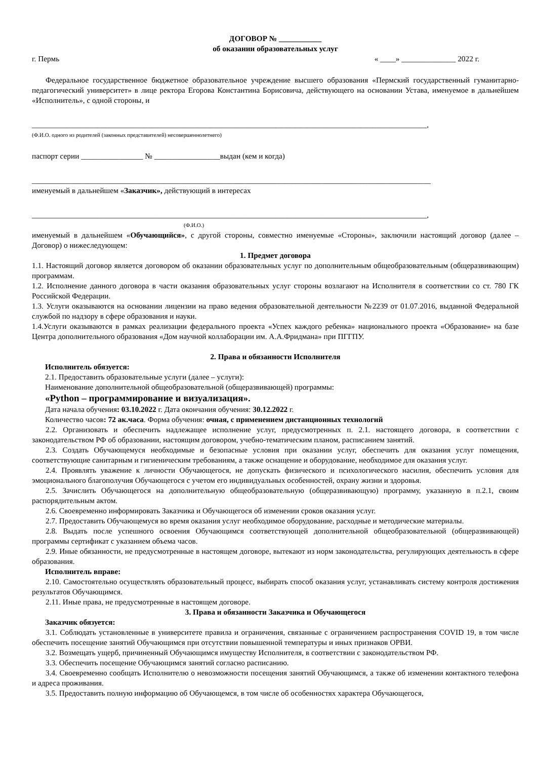ДОГОВОР № ___________
об оказании образовательных услуг
г. Пермь « ____» ______________ 2022 г.
Федеральное государственное бюджетное образовательное учреждение высшего образования «Пермский государственный гуманитарно-педагогический университет» в лице ректора Егорова Константина Борисовича, действующего на основании Устава, именуемое в дальнейшем «Исполнитель», с одной стороны, и
______________________________________________________________________________________________________,
(Ф.И.О. одного из родителей (законных представителей) несовершеннолетнего)
паспорт серии ________________ № _________________выдан (кем и когда)
_______________________________________________________________________________________________________
именуемый в дальнейшем «Заказчик», действующий в интересах
______________________________________________________________________________________________________,
(Ф.И.О.)
именуемый в дальнейшем «Обучающийся», с другой стороны, совместно именуемые «Стороны», заключили настоящий договор (далее – Договор) о нижеследующем:
1. Предмет договора
1.1. Настоящий договор является договором об оказании образовательных услуг по дополнительным общеобразовательным (общеразвивающим) программам.
1.2. Исполнение данного договора в части оказания образовательных услуг стороны возлагают на Исполнителя в соответствии со ст. 780 ГК Российской Федерации.
1.3. Услуги оказываются на основании лицензии на право ведения образовательной деятельности №2239 от 01.07.2016, выданной Федеральной службой по надзору в сфере образования и науки.
1.4.Услуги оказываются в рамках реализации федерального проекта «Успех каждого ребенка» национального проекта «Образование» на базе Центра дополнительного образования «Дом научной коллаборации им. А.А.Фридмана» при ПГГПУ.
2. Права и обязанности Исполнителя
Исполнитель обязуется:
2.1. Предоставить образовательные услуги (далее – услуги):
Наименование дополнительной общеобразовательной (общеразвивающей) программы:
«Python – программирование и визуализация».
Дата начала обучения: 03.10.2022 г. Дата окончания обучения: 30.12.2022 г.
Количество часов: 72 ак.часа. Форма обучения: очная, с применением дистанционных технологий
2.2. Организовать и обеспечить надлежащее исполнение услуг, предусмотренных п. 2.1. настоящего договора, в соответствии с законодательством РФ об образовании, настоящим договором, учебно-тематическим планом, расписанием занятий.
2.3. Создать Обучающемуся необходимые и безопасные условия при оказании услуг, обеспечить для оказания услуг помещения, соответствующие санитарным и гигиеническим требованиям, а также оснащение и оборудование, необходимое для оказания услуг.
2.4. Проявлять уважение к личности Обучающегося, не допускать физического и психологического насилия, обеспечить условия для эмоционального благополучия Обучающегося с учетом его индивидуальных особенностей, охрану жизни и здоровья.
2.5. Зачислить Обучающегося на дополнительную общеобразовательную (общеразвивающую) программу, указанную в п.2.1, своим распорядительным актом.
2.6. Своевременно информировать Заказчика и Обучающегося об изменении сроков оказания услуг.
2.7. Предоставить Обучающемуся во время оказания услуг необходимое оборудование, расходные и методические материалы.
2.8. Выдать после успешного освоения Обучающимся соответствующей дополнительной общеобразовательной (общеразвивающей) программы сертификат с указанием объема часов.
2.9. Иные обязанности, не предусмотренные в настоящем договоре, вытекают из норм законодательства, регулирующих деятельность в сфере образования.
Исполнитель вправе:
2.10. Самостоятельно осуществлять образовательный процесс, выбирать способ оказания услуг, устанавливать систему контроля достижения результатов Обучающимся.
2.11. Иные права, не предусмотренные в настоящем договоре.
3. Права и обязанности Заказчика и Обучающегося
Заказчик обязуется:
3.1. Соблюдать установленные в университете правила и ограничения, связанные с ограничением распространения COVID 19, в том числе обеспечить посещение занятий Обучающимся при отсутствии повышенной температуры и иных признаков ОРВИ.
3.2. Возмещать ущерб, причиненный Обучающимся имуществу Исполнителя, в соответствии с законодательством РФ.
3.3. Обеспечить посещение Обучающимся занятий согласно расписанию.
3.4. Своевременно сообщать Исполнителю о невозможности посещения занятий Обучающимся, а также об изменении контактного телефона и адреса проживания.
3.5. Предоставить полную информацию об Обучающемся, в том числе об особенностях характера Обучающегося,